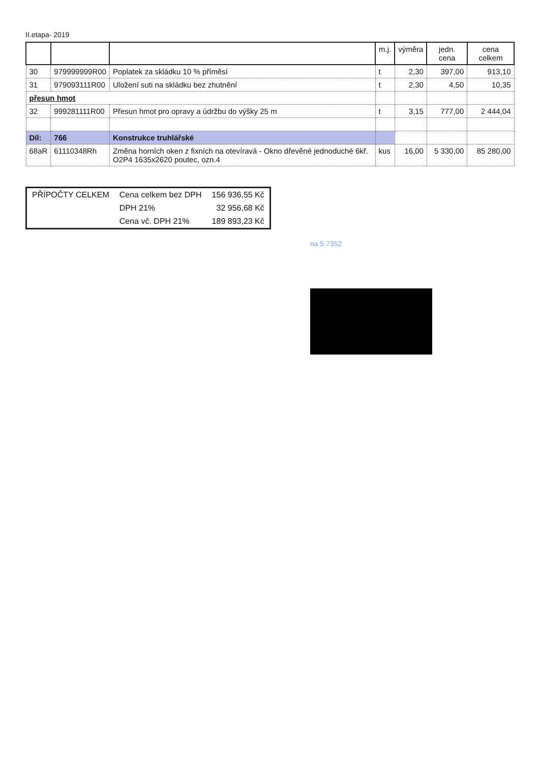II.etapa- 2019
| | | | m.j. | výměra | jedn. cena | cena celkem |
| --- | --- | --- | --- | --- | --- | --- |
| 30 | 979999999R00 | Poplatek za skládku 10 % příměsí | t | 2,30 | 397,00 | 913,10 |
| 31 | 979093111R00 | Uložení suti na skládku bez zhutnění | t | 2,30 | 4,50 | 10,35 |
| přesun hmot | | | | | | |
| 32 | 999281111R00 | Přesun hmot pro opravy a údržbu do výšky 25 m | t | 3,15 | 777,00 | 2 444,04 |
| Díl: | 766 | Konstrukce truhlářské | | | | |
| 68aR | 61110348Rh | Změna horních oken z fixních na otevíravá - Okno dřevěné jednoduché 6kř. O2P4 1635x2620 poutec, ozn.4 | kus | 16,00 | 5 330,00 | 85 280,00 |
| PŘÍPOČTY CELKEM | Cena celkem bez DPH | 156 936,55 Kč |
| | DPH 21% | 32 956,68 Kč |
| | Cena vč. DPH 21% | 189 893,23 Kč |
na 5 7352